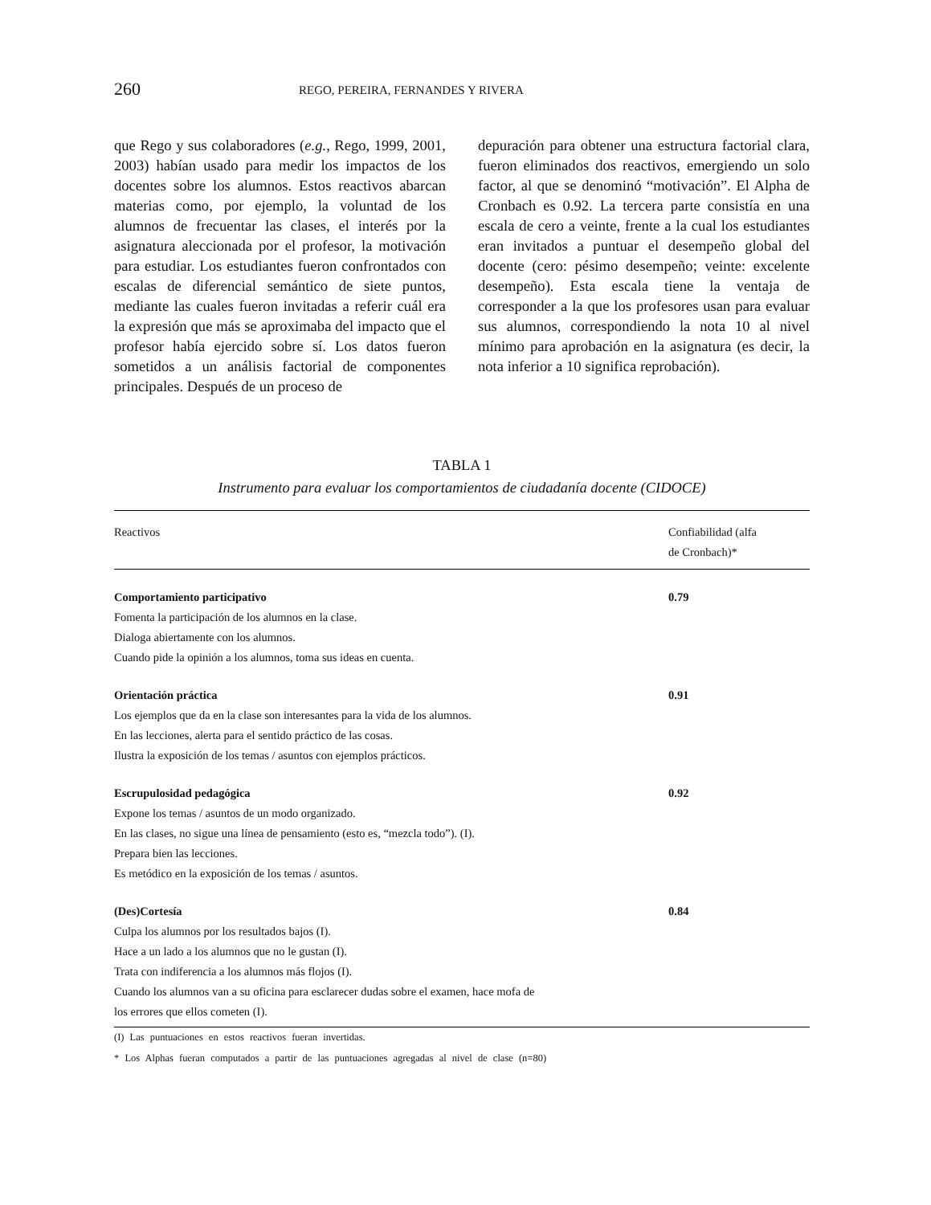260
REGO, PEREIRA, FERNANDES Y RIVERA
que Rego y sus colaboradores (e.g., Rego, 1999, 2001, 2003) habían usado para medir los impactos de los docentes sobre los alumnos. Estos reactivos abarcan materias como, por ejemplo, la voluntad de los alumnos de frecuentar las clases, el interés por la asignatura aleccionada por el profesor, la motivación para estudiar. Los estudiantes fueron confrontados con escalas de diferencial semántico de siete puntos, mediante las cuales fueron invitadas a referir cuál era la expresión que más se aproximaba del impacto que el profesor había ejercido sobre sí. Los datos fueron sometidos a un análisis factorial de componentes principales. Después de un proceso de
depuración para obtener una estructura factorial clara, fueron eliminados dos reactivos, emergiendo un solo factor, al que se denominó “motivación”. El Alpha de Cronbach es 0.92. La tercera parte consistía en una escala de cero a veinte, frente a la cual los estudiantes eran invitados a puntuar el desempeño global del docente (cero: pésimo desempeño; veinte: excelente desempeño). Esta escala tiene la ventaja de corresponder a la que los profesores usan para evaluar sus alumnos, correspondiendo la nota 10 al nivel mínimo para aprobación en la asignatura (es decir, la nota inferior a 10 significa reprobación).
TABLA 1
Instrumento para evaluar los comportamientos de ciudadanía docente (CIDOCE)
| Reactivos | Confiabilidad (alfa de Cronbach)* |
| --- | --- |
| Comportamiento participativo | 0.79 |
| Fomenta la participación de los alumnos en la clase. | |
| Dialoga abiertamente con los alumnos. | |
| Cuando pide la opinión a los alumnos, toma sus ideas en cuenta. | |
| Orientación práctica | 0.91 |
| Los ejemplos que da en la clase son interesantes para la vida de los alumnos. | |
| En las lecciones, alerta para el sentido práctico de las cosas. | |
| Ilustra la exposición de los temas / asuntos con ejemplos prácticos. | |
| Escrupulosidad pedagógica | 0.92 |
| Expone los temas / asuntos de un modo organizado. | |
| En las clases, no sigue una línea de pensamiento (esto es, “mezcla todo”). (I). | |
| Prepara bien las lecciones. | |
| Es metódico en la exposición de los temas / asuntos. | |
| (Des)Cortesía | 0.84 |
| Culpa los alumnos por los resultados bajos (I). | |
| Hace a un lado a los alumnos que no le gustan (I). | |
| Trata con indiferencia a los alumnos más flojos (I). | |
| Cuando los alumnos van a su oficina para esclarecer dudas sobre el examen, hace mofa de los errores que ellos cometen (I). | |
(I) Las puntuaciones en estos reactivos fueran invertidas.
* Los Alphas fueran computados a partir de las puntuaciones agregadas al nivel de clase (n=80)